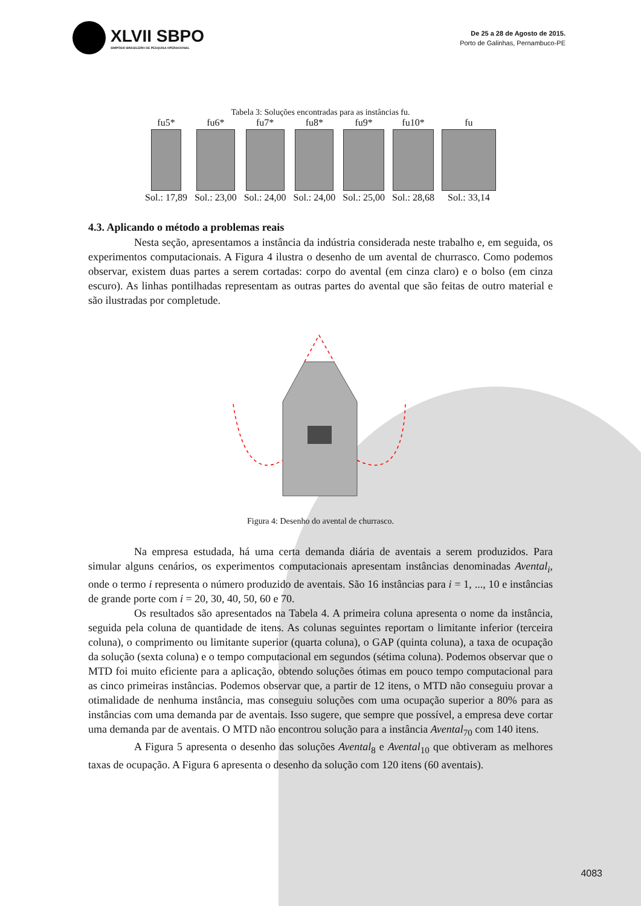XLVII SBPO
SIMPÓSIO BRASILEIRO DE PESQUISA OPERACIONAL
De 25 a 28 de Agosto de 2015.
Porto de Galinhas, Pernambuco-PE
Tabela 3: Soluções encontradas para as instâncias fu.
| fu5* | fu6* | fu7* | fu8* | fu9* | fu10* | fu |
| Sol.: 17,89 | Sol.: 23,00 | Sol.: 24,00 | Sol.: 24,00 | Sol.: 25,00 | Sol.: 28,68 | Sol.: 33,14 |
4.3. Aplicando o método a problemas reais
Nesta seção, apresentamos a instância da indústria considerada neste trabalho e, em seguida, os experimentos computacionais. A Figura 4 ilustra o desenho de um avental de churrasco. Como podemos observar, existem duas partes a serem cortadas: corpo do avental (em cinza claro) e o bolso (em cinza escuro). As linhas pontilhadas representam as outras partes do avental que são feitas de outro material e são ilustradas por completude.
Figura 4: Desenho do avental de churrasco.
Na empresa estudada, há uma certa demanda diária de aventais a serem produzidos. Para simular alguns cenários, os experimentos computacionais apresentam instâncias denominadas Avental<sub>i</sub>, onde o termo i representa o número produzido de aventais. São 16 instâncias para i = 1, ..., 10 e instâncias de grande porte com i = 20, 30, 40, 50, 60 e 70.
Os resultados são apresentados na Tabela 4. A primeira coluna apresenta o nome da instância, seguida pela coluna de quantidade de itens. As colunas seguintes reportam o limitante inferior (terceira coluna), o comprimento ou limitante superior (quarta coluna), o GAP (quinta coluna), a taxa de ocupação da solução (sexta coluna) e o tempo computacional em segundos (sétima coluna). Podemos observar que o MTD foi muito eficiente para a aplicação, obtendo soluções ótimas em pouco tempo computacional para as cinco primeiras instâncias. Podemos observar que, a partir de 12 itens, o MTD não conseguiu provar a otimalidade de nenhuma instância, mas conseguiu soluções com uma ocupação superior a 80% para as instâncias com uma demanda par de aventais. Isso sugere, que sempre que possível, a empresa deve cortar uma demanda par de aventais. O MTD não encontrou solução para a instância Avental<sub>70</sub> com 140 itens.
A Figura 5 apresenta o desenho das soluções Avental<sub>8</sub> e Avental<sub>10</sub> que obtiveram as melhores taxas de ocupação. A Figura 6 apresenta o desenho da solução com 120 itens (60 aventais).
4083